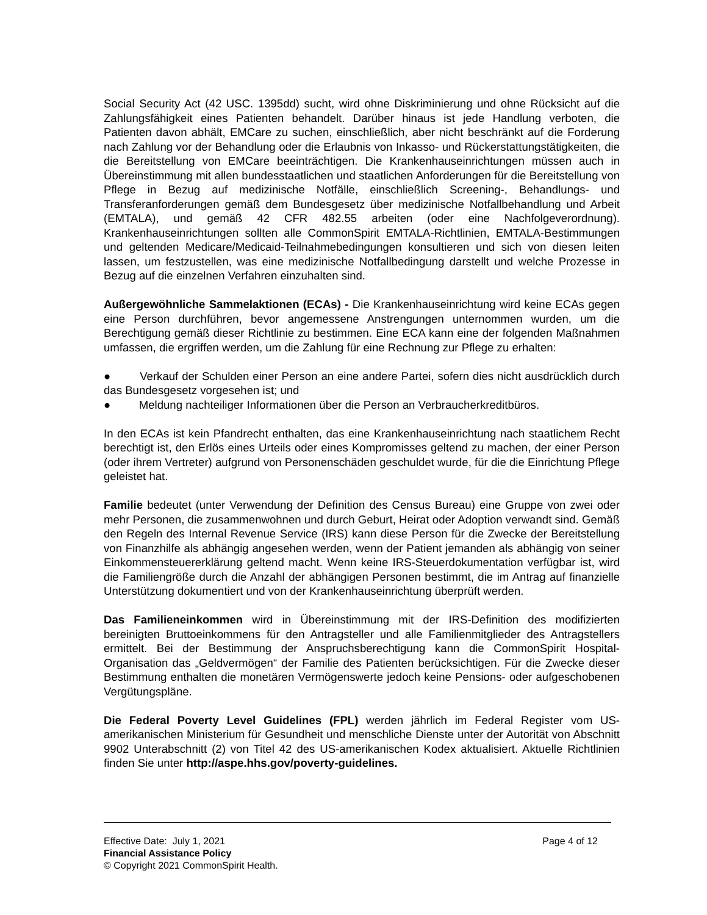Social Security Act (42 USC. 1395dd) sucht, wird ohne Diskriminierung und ohne Rücksicht auf die Zahlungsfähigkeit eines Patienten behandelt. Darüber hinaus ist jede Handlung verboten, die Patienten davon abhält, EMCare zu suchen, einschließlich, aber nicht beschränkt auf die Forderung nach Zahlung vor der Behandlung oder die Erlaubnis von Inkasso- und Rückerstattungstätigkeiten, die die Bereitstellung von EMCare beeinträchtigen. Die Krankenhauseinrichtungen müssen auch in Übereinstimmung mit allen bundesstaatlichen und staatlichen Anforderungen für die Bereitstellung von Pflege in Bezug auf medizinische Notfälle, einschließlich Screening-, Behandlungs- und Transferanforderungen gemäß dem Bundesgesetz über medizinische Notfallbehandlung und Arbeit (EMTALA), und gemäß 42 CFR 482.55 arbeiten (oder eine Nachfolgeverordnung). Krankenhauseinrichtungen sollten alle CommonSpirit EMTALA-Richtlinien, EMTALA-Bestimmungen und geltenden Medicare/Medicaid-Teilnahmebedingungen konsultieren und sich von diesen leiten lassen, um festzustellen, was eine medizinische Notfallbedingung darstellt und welche Prozesse in Bezug auf die einzelnen Verfahren einzuhalten sind.
Außergewöhnliche Sammelaktionen (ECAs) - Die Krankenhauseinrichtung wird keine ECAs gegen eine Person durchführen, bevor angemessene Anstrengungen unternommen wurden, um die Berechtigung gemäß dieser Richtlinie zu bestimmen. Eine ECA kann eine der folgenden Maßnahmen umfassen, die ergriffen werden, um die Zahlung für eine Rechnung zur Pflege zu erhalten:
● Verkauf der Schulden einer Person an eine andere Partei, sofern dies nicht ausdrücklich durch das Bundesgesetz vorgesehen ist; und
● Meldung nachteiliger Informationen über die Person an Verbraucherkreditbüros.
In den ECAs ist kein Pfandrecht enthalten, das eine Krankenhauseinrichtung nach staatlichem Recht berechtigt ist, den Erlös eines Urteils oder eines Kompromisses geltend zu machen, der einer Person (oder ihrem Vertreter) aufgrund von Personenschäden geschuldet wurde, für die die Einrichtung Pflege geleistet hat.
Familie bedeutet (unter Verwendung der Definition des Census Bureau) eine Gruppe von zwei oder mehr Personen, die zusammenwohnen und durch Geburt, Heirat oder Adoption verwandt sind. Gemäß den Regeln des Internal Revenue Service (IRS) kann diese Person für die Zwecke der Bereitstellung von Finanzhilfe als abhängig angesehen werden, wenn der Patient jemanden als abhängig von seiner Einkommensteuererklärung geltend macht. Wenn keine IRS-Steuerdokumentation verfügbar ist, wird die Familiengröße durch die Anzahl der abhängigen Personen bestimmt, die im Antrag auf finanzielle Unterstützung dokumentiert und von der Krankenhauseinrichtung überprüft werden.
Das Familieneinkommen wird in Übereinstimmung mit der IRS-Definition des modifizierten bereinigten Bruttoeinkommens für den Antragsteller und alle Familienmitglieder des Antragstellers ermittelt. Bei der Bestimmung der Anspruchsberechtigung kann die CommonSpirit Hospital-Organisation das „Geldvermögen“ der Familie des Patienten berücksichtigen. Für die Zwecke dieser Bestimmung enthalten die monetären Vermögenswerte jedoch keine Pensions- oder aufgeschobenen Vergütungspläne.
Die Federal Poverty Level Guidelines (FPL) werden jährlich im Federal Register vom US-amerikanischen Ministerium für Gesundheit und menschliche Dienste unter der Autorität von Abschnitt 9902 Unterabschnitt (2) von Titel 42 des US-amerikanischen Kodex aktualisiert. Aktuelle Richtlinien finden Sie unter http://aspe.hhs.gov/poverty-guidelines.
Effective Date: July 1, 2021 Page 4 of 12
Financial Assistance Policy
© Copyright 2021 CommonSpirit Health.